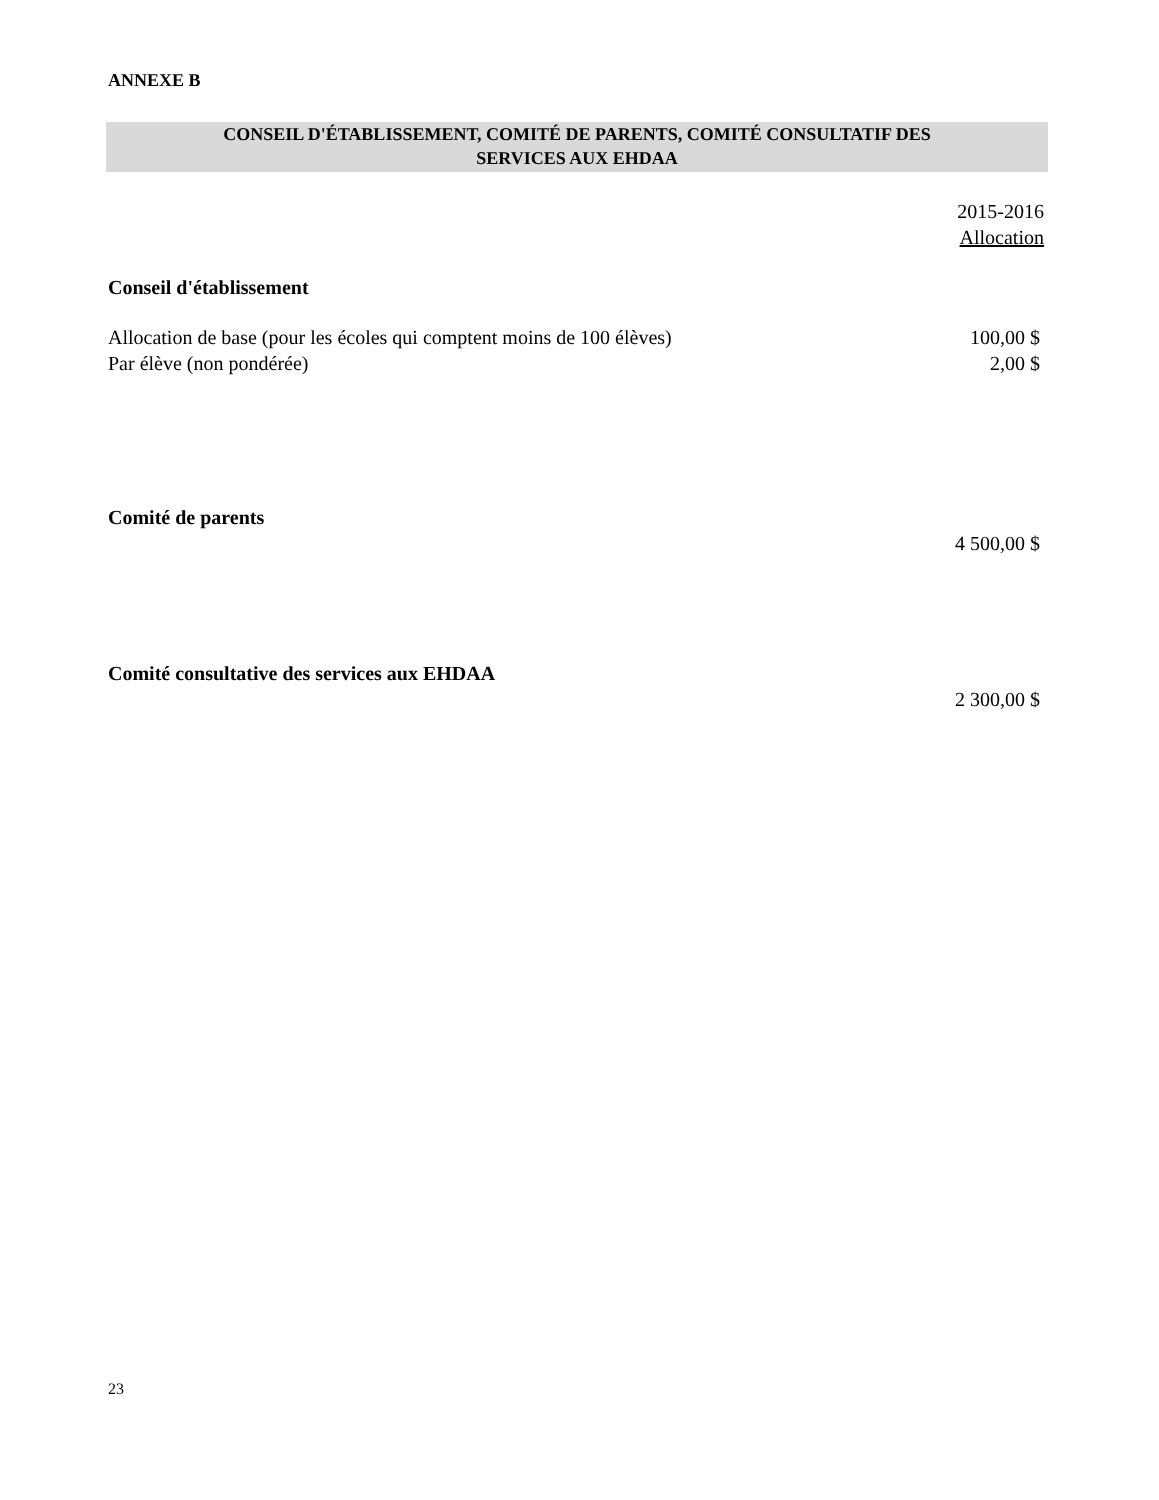ANNEXE B
CONSEIL D'ÉTABLISSEMENT, COMITÉ DE PARENTS, COMITÉ CONSULTATIF DES
SERVICES AUX EHDAA
| | 2015-2016 Allocation |
| Conseil d'établissement | |
| Allocation de base (pour les écoles qui comptent moins de 100 élèves) | 100,00 $ |
| Par élève (non pondérée) | 2,00 $ |
| Comité de parents | |
| | 4 500,00 $ |
| Comité consultative des services aux EHDAA | |
| | 2 300,00 $ |
23